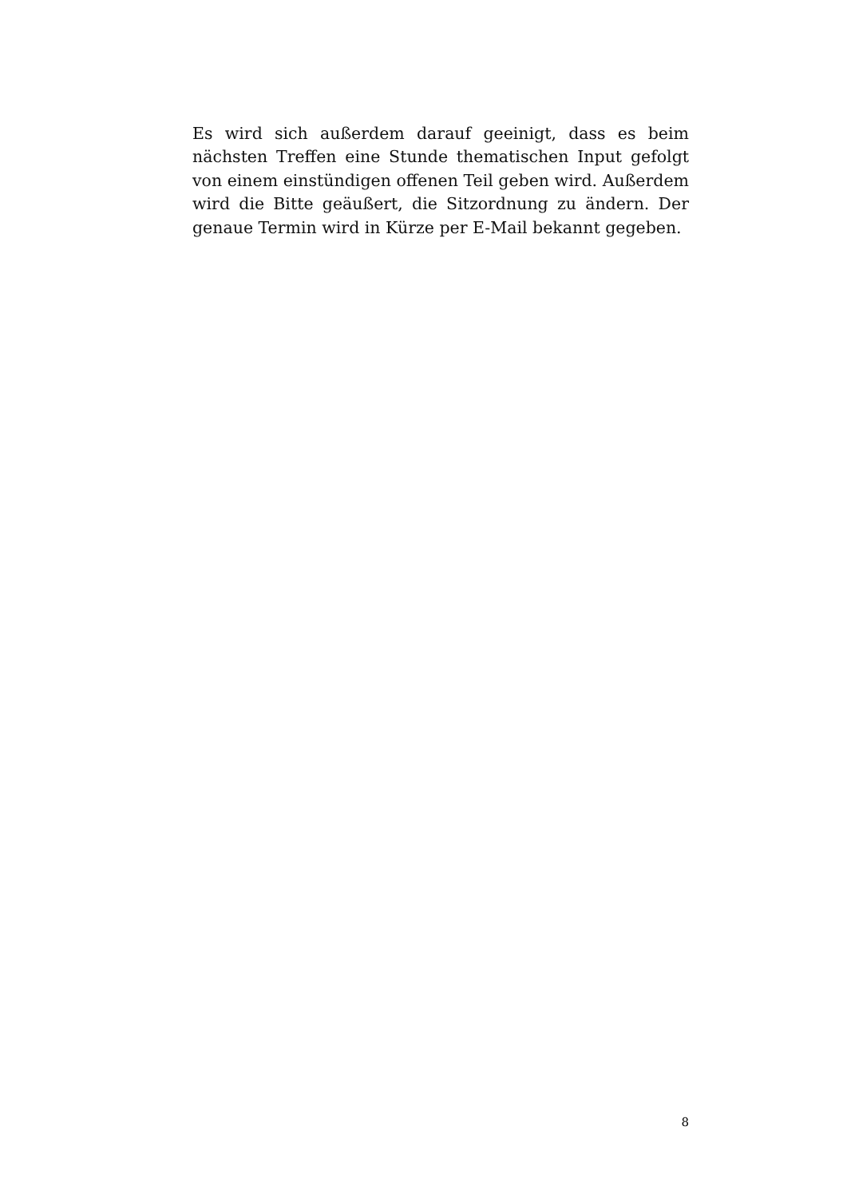Es wird sich außerdem darauf geeinigt, dass es beim nächsten Treffen eine Stunde thematischen Input gefolgt von einem einstündigen offenen Teil geben wird. Außerdem wird die Bitte geäußert, die Sitzordnung zu ändern. Der genaue Termin wird in Kürze per E-Mail bekannt gegeben.
8